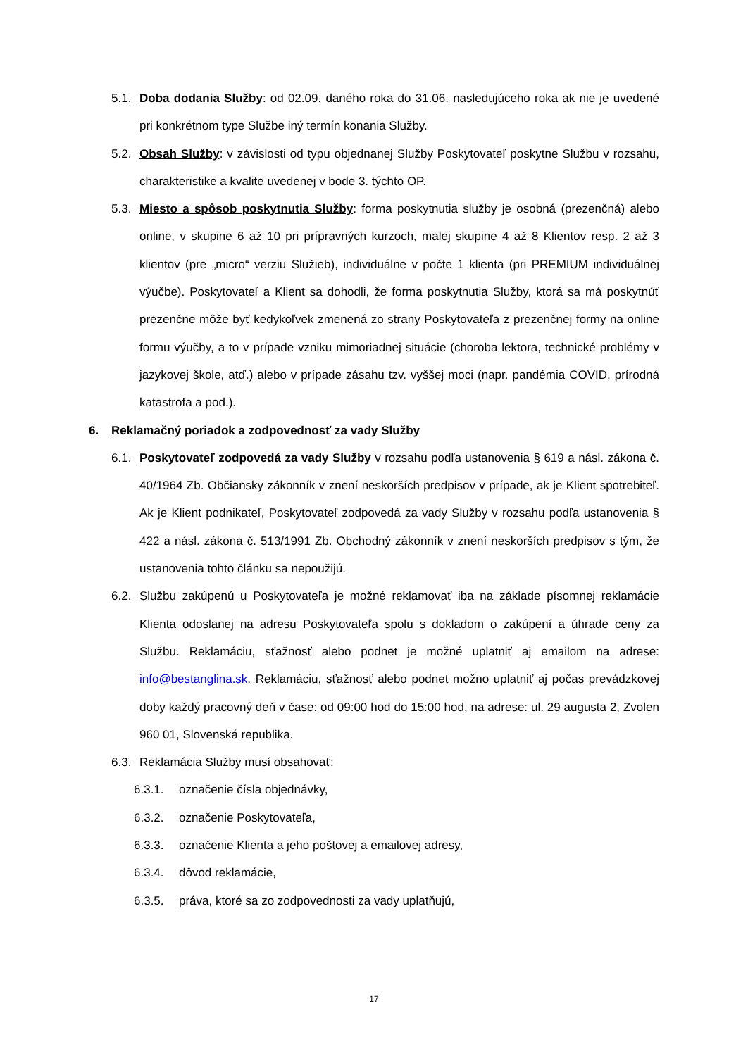5.1. Doba dodania Služby: od 02.09. daného roka do 31.06. nasledujúceho roka ak nie je uvedené pri konkrétnom type Službe iný termín konania Služby.
5.2. Obsah Služby: v závislosti od typu objednanej Služby Poskytovateľ poskytne Službu v rozsahu, charakteristike a kvalite uvedenej v bode 3. týchto OP.
5.3. Miesto a spôsob poskytnutia Služby: forma poskytnutia služby je osobná (prezenčná) alebo online, v skupine 6 až 10 pri prípravných kurzoch, malej skupine 4 až 8 Klientov resp. 2 až 3 klientov (pre „micro“ verziu Služieb), individuálne v počte 1 klienta (pri PREMIUM individuálnej výučbe). Poskytovateľ a Klient sa dohodli, že forma poskytnutia Služby, ktorá sa má poskytnúť prezenčne môže byť kedykoľvek zmenená zo strany Poskytovateľa z prezenčnej formy na online formu výučby, a to v prípade vzniku mimoriadnej situácie (choroba lektora, technické problémy v jazykovej škole, atď.) alebo v prípade zásahu tzv. vyššej moci (napr. pandémia COVID, prírodná katastrofa a pod.).
6. Reklamačný poriadok a zodpovednosť za vady Služby
6.1. Poskytovateľ zodpovedá za vady Služby v rozsahu podľa ustanovenia § 619 a násl. zákona č. 40/1964 Zb. Občiansky zákonník v znení neskorších predpisov v prípade, ak je Klient spotrebiteľ. Ak je Klient podnikateľ, Poskytovateľ zodpovedá za vady Služby v rozsahu podľa ustanovenia § 422 a násl. zákona č. 513/1991 Zb. Obchodný zákonník v znení neskorších predpisov s tým, že ustanovenia tohto článku sa nepoužijú.
6.2. Službu zakúpenú u Poskytovateľa je možné reklamovať iba na základe písomnej reklamácie Klienta odoslanej na adresu Poskytovateľa spolu s dokladom o zakúpení a úhrade ceny za Službu. Reklamáciu, sťažnosť alebo podnet je možné uplatniť aj emailom na adrese: info@bestanglina.sk. Reklamáciu, sťažnosť alebo podnet možno uplatniť aj počas prevádzkovej doby každý pracovný deň v čase: od 09:00 hod do 15:00 hod, na adrese: ul. 29 augusta 2, Zvolen 960 01, Slovenská republika.
6.3. Reklamácia Služby musí obsahovať:
6.3.1. označenie čísla objednávky,
6.3.2. označenie Poskytovateľa,
6.3.3. označenie Klienta a jeho poštovej a emailovej adresy,
6.3.4. dôvod reklamácie,
6.3.5. práva, ktoré sa zo zodpovednosti za vady uplatňujú,
17